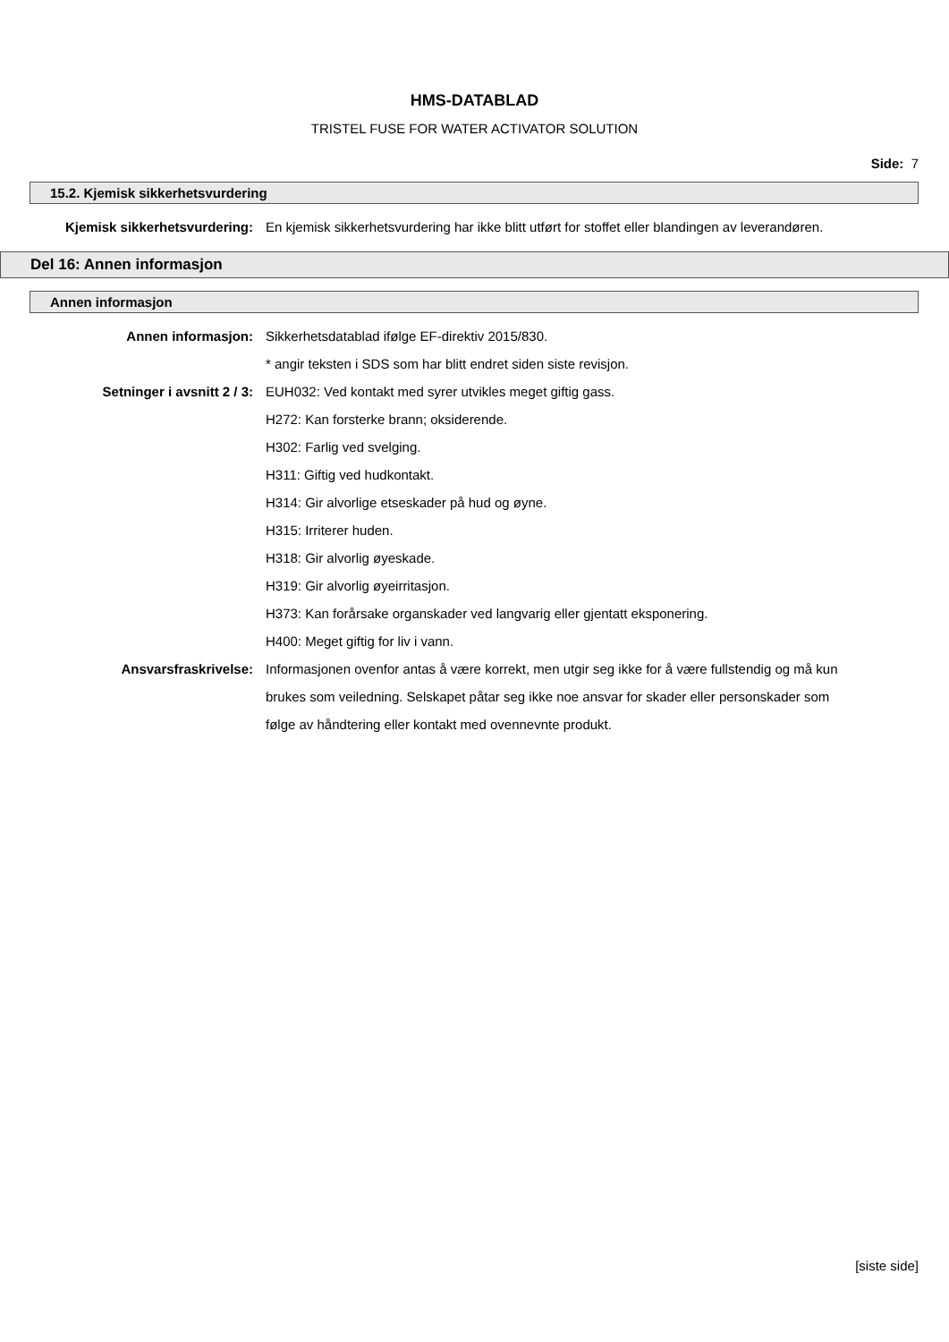HMS-DATABLAD
TRISTEL FUSE FOR WATER ACTIVATOR SOLUTION
Side: 7
15.2. Kjemisk sikkerhetsvurdering
Kjemisk sikkerhetsvurdering:
En kjemisk sikkerhetsvurdering har ikke blitt utført for stoffet eller blandingen av leverandøren.
Del 16: Annen informasjon
Annen informasjon
Annen informasjon: Sikkerhetsdatablad ifølge EF-direktiv 2015/830.
* angir teksten i SDS som har blitt endret siden siste revisjon.
Setninger i avsnitt 2 / 3: EUH032: Ved kontakt med syrer utvikles meget giftig gass.
H272: Kan forsterke brann; oksiderende.
H302: Farlig ved svelging.
H311: Giftig ved hudkontakt.
H314: Gir alvorlige etseskader på hud og øyne.
H315: Irriterer huden.
H318: Gir alvorlig øyeskade.
H319: Gir alvorlig øyeirritasjon.
H373: Kan forårsake organskader ved langvarig eller gjentatt eksponering.
H400: Meget giftig for liv i vann.
Ansvarsfraskrivelse: Informasjonen ovenfor antas å være korrekt, men utgir seg ikke for å være fullstendig og må kun brukes som veiledning. Selskapet påtar seg ikke noe ansvar for skader eller personskader som følge av håndtering eller kontakt med ovennevnte produkt.
[siste side]